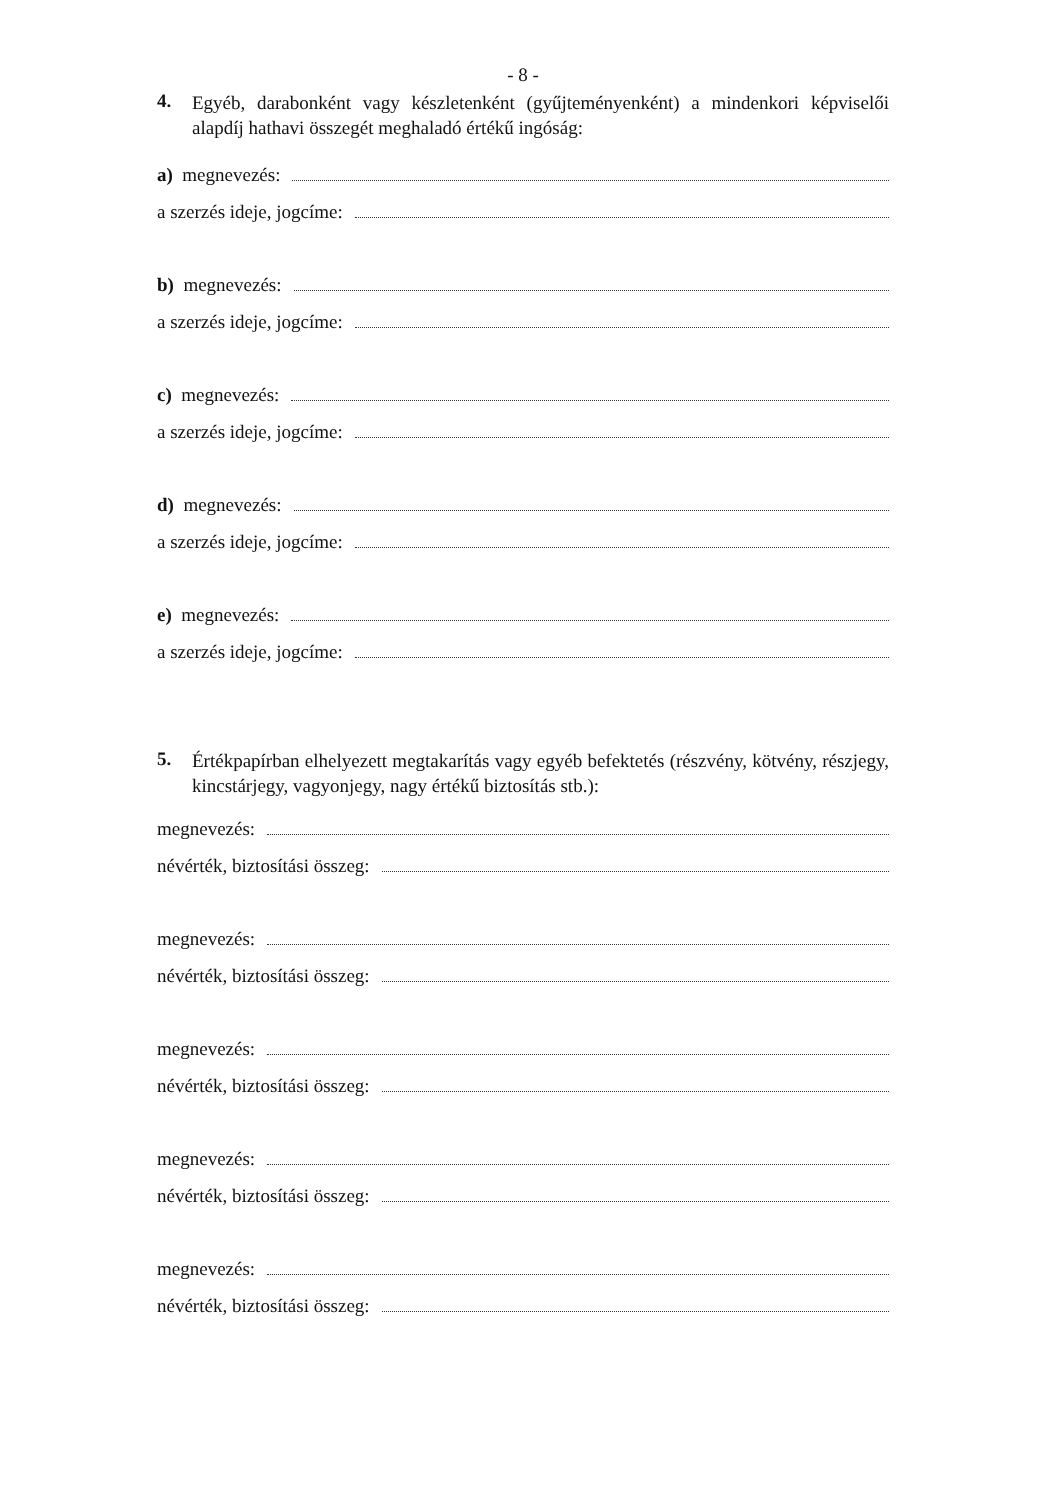- 8 -
4. Egyéb, darabonként vagy készletenként (gyűjteményenként) a mindenkori képviselői alapdíj hathavi összegét meghaladó értékű ingóság:
a) megnevezés:
a szerzés ideje, jogcíme:
b) megnevezés:
a szerzés ideje, jogcíme:
c) megnevezés:
a szerzés ideje, jogcíme:
d) megnevezés:
a szerzés ideje, jogcíme:
e) megnevezés:
a szerzés ideje, jogcíme:
5. Értékpapírban elhelyezett megtakarítás vagy egyéb befektetés (részvény, kötvény, részjegy, kincstárjegy, vagyonjegy, nagy értékű biztosítás stb.):
megnevezés:
névérték, biztosítási összeg:
megnevezés:
névérték, biztosítási összeg:
megnevezés:
névérték, biztosítási összeg:
megnevezés:
névérték, biztosítási összeg:
megnevezés:
névérték, biztosítási összeg: